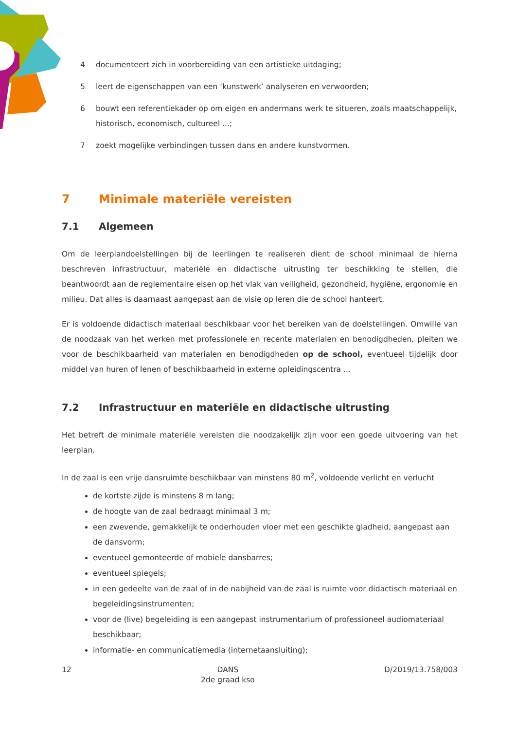4 documenteert zich in voorbereiding van een artistieke uitdaging;
5 leert de eigenschappen van een ‘kunstwerk’ analyseren en verwoorden;
6 bouwt een referentiekader op om eigen en andermans werk te situeren, zoals maatschappelijk, historisch, economisch, cultureel ...;
7 zoekt mogelijke verbindingen tussen dans en andere kunstvormen.
7 Minimale materiële vereisten
7.1 Algemeen
Om de leerplandoelstellingen bij de leerlingen te realiseren dient de school minimaal de hierna beschreven infrastructuur, materiële en didactische uitrusting ter beschikking te stellen, die beantwoordt aan de reglementaire eisen op het vlak van veiligheid, gezondheid, hygiëne, ergonomie en milieu. Dat alles is daarnaast aangepast aan de visie op leren die de school hanteert.
Er is voldoende didactisch materiaal beschikbaar voor het bereiken van de doelstellingen. Omwille van de noodzaak van het werken met professionele en recente materialen en benodigdheden, pleiten we voor de beschikbaarheid van materialen en benodigdheden op de school, eventueel tijdelijk door middel van huren of lenen of beschikbaarheid in externe opleidingscentra ...
7.2 Infrastructuur en materiële en didactische uitrusting
Het betreft de minimale materiële vereisten die noodzakelijk zijn voor een goede uitvoering van het leerplan.
In de zaal is een vrije dansruimte beschikbaar van minstens 80 m<sup>2</sup>, voldoende verlicht en verlucht
de kortste zijde is minstens 8 m lang;
de hoogte van de zaal bedraagt minimaal 3 m;
een zwevende, gemakkelijk te onderhouden vloer met een geschikte gladheid, aangepast aan de dansvorm;
eventueel gemonteerde of mobiele dansbarres;
eventueel spiegels;
in een gedeelte van de zaal of in de nabijheid van de zaal is ruimte voor didactisch materiaal en begeleidingsinstrumenten;
voor de (live) begeleiding is een aangepast instrumentarium of professioneel audiomateriaal beschikbaar;
informatie- en communicatiemedia (internetaansluiting);
12 DANS
2de graad kso D/2019/13.758/003